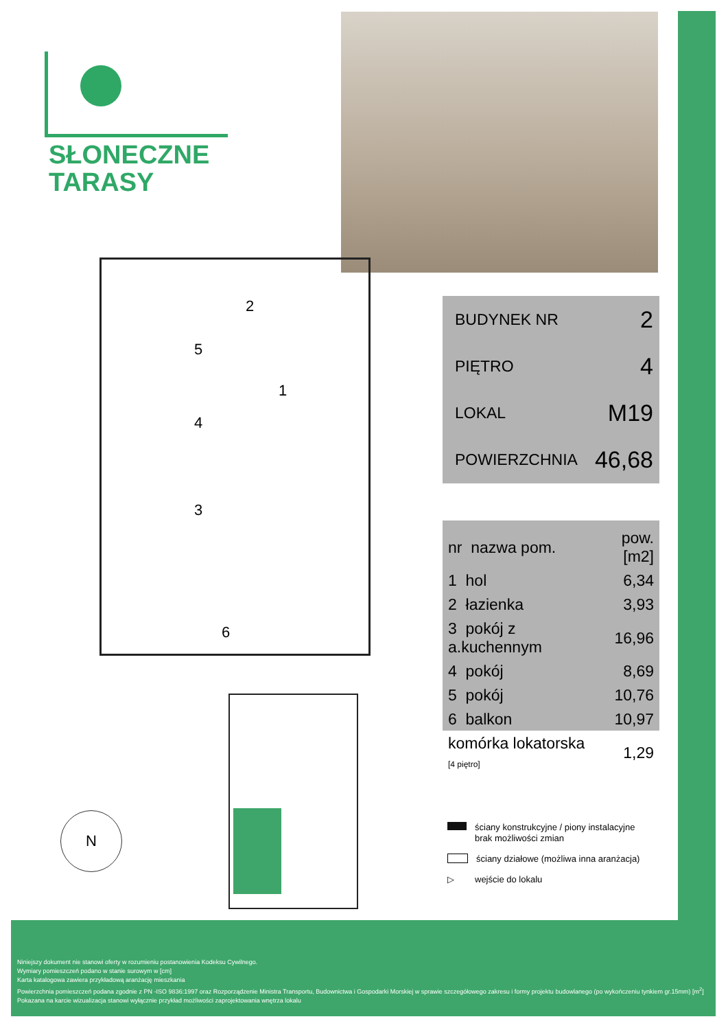SŁONECZNE
TARASY
5
2
1
4
3
6
| BUDYNEK NR | 2 |
| PIĘTRO | 4 |
| LOKAL | M19 |
| POWIERZCHNIA | 46,68 |
| nr nazwa pom. | pow.[m2] |
| --- | --- |
| 1 hol | 6,34 |
| 2 łazienka | 3,93 |
| 3 pokój z a.kuchennym | 16,96 |
| 4 pokój | 8,69 |
| 5 pokój | 10,76 |
| 6 balkon | 10,97 |
| komórka lokatorska [4 piętro] | 1,29 |
N
ściany konstrukcyjne / piony instalacyjne
brak możliwości zmian
ściany działowe (możliwa inna aranżacja)
▷ wejście do lokalu
Niniejszy dokument nie stanowi oferty w rozumieniu postanowienia Kodeksu Cywilnego.
Wymiary pomieszczeń podano w stanie surowym w [cm]
Karta katalogowa zawiera przykładową aranżację mieszkania
Powierzchnia pomieszczeń podana zgodnie z PN -ISO 9836:1997 oraz Rozporządzenie Ministra Transportu, Budownictwa i Gospodarki Morskiej w sprawie szczegółowego zakresu i formy projektu budowlanego (po wykończeniu tynkiem gr.15mm) [m<sup>2</sup>]
Pokazana na karcie wizualizacja stanowi wyłącznie przykład możliwości zaprojektowania wnętrza lokalu